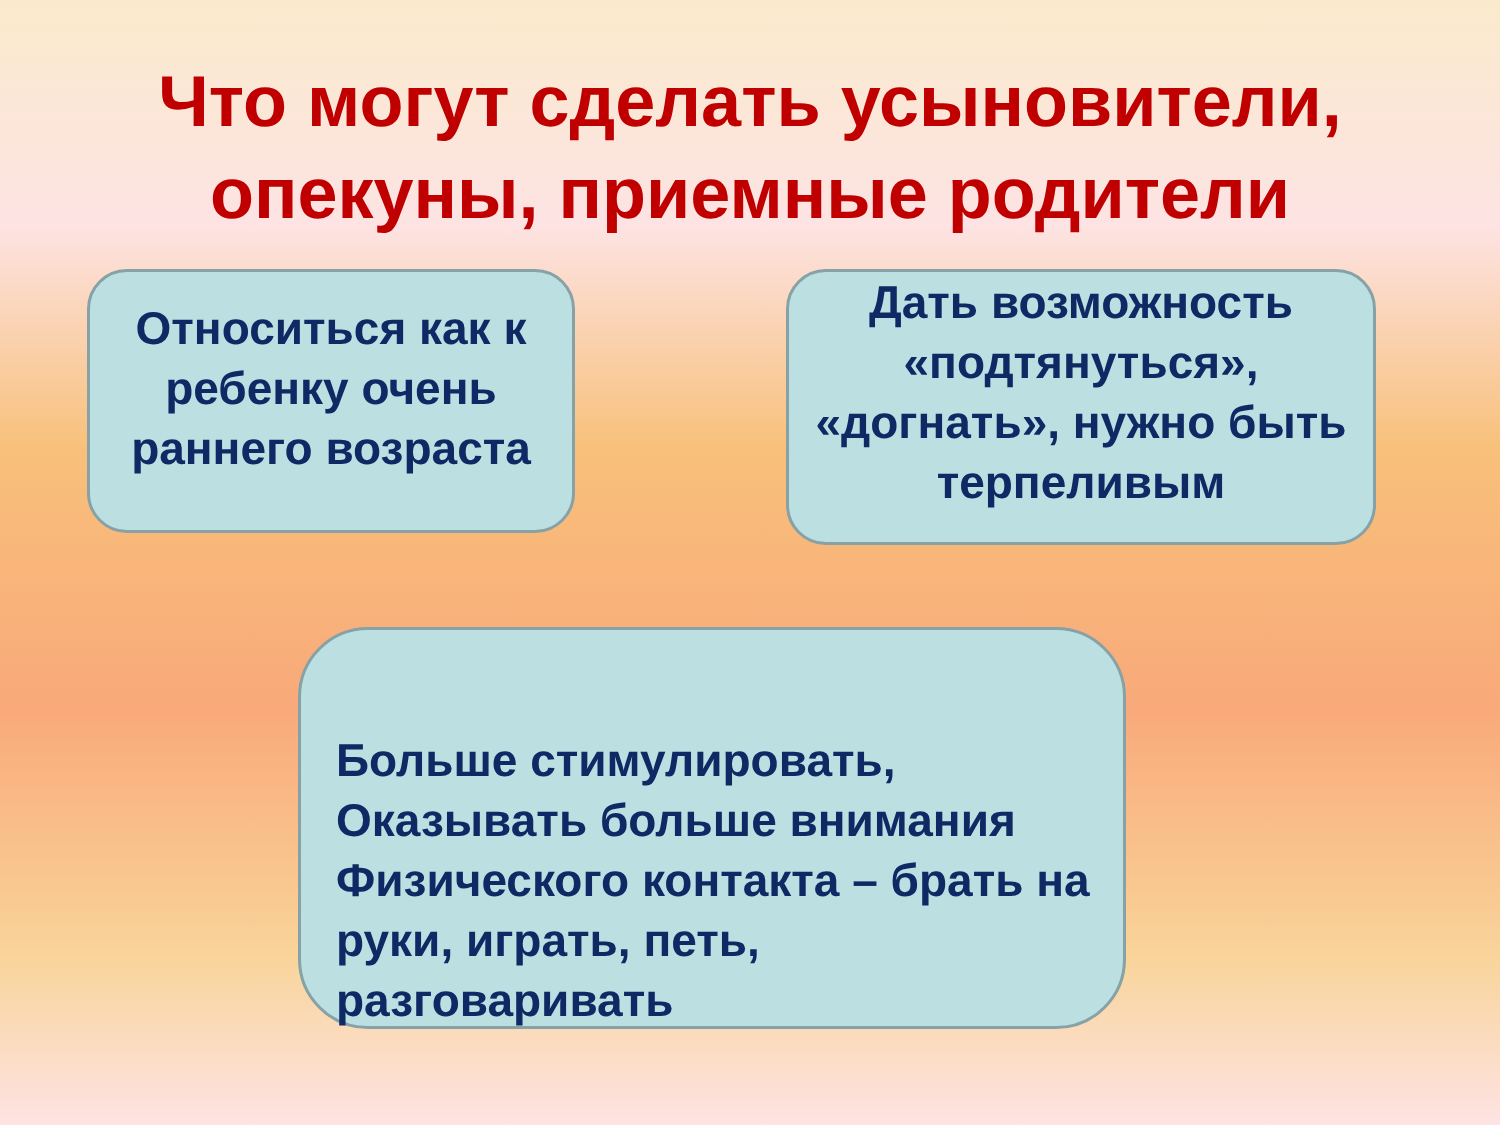Что могут сделать усыновители,
опекуны, приемные родители
Относиться как к ребенку очень раннего возраста
Дать возможность «подтянуться», «догнать», нужно быть терпеливым
Больше стимулировать,
Оказывать больше внимания
Физического контакта – брать на руки, играть, петь, разговаривать